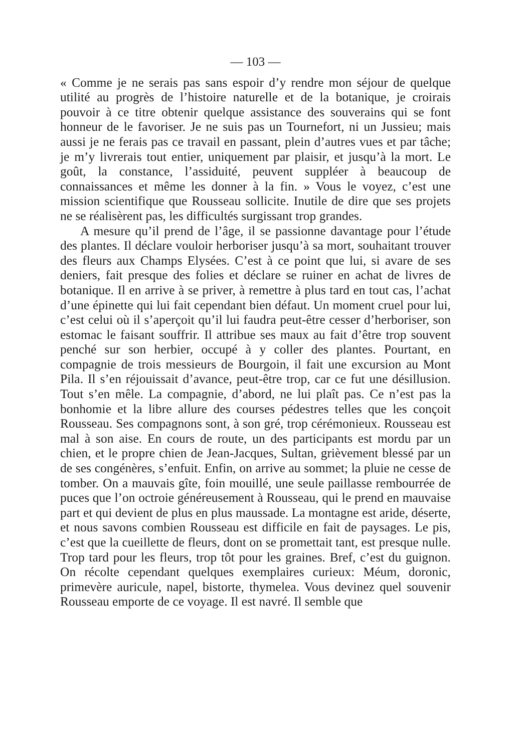— 103 —
« Comme je ne serais pas sans espoir d’y rendre mon séjour de quelque utilité au progrès de l’histoire naturelle et de la botanique, je croirais pouvoir à ce titre obtenir quelque assistance des souverains qui se font honneur de le favoriser. Je ne suis pas un Tournefort, ni un Jussieu; mais aussi je ne ferais pas ce travail en passant, plein d’autres vues et par tâche; je m’y livrerais tout entier, uniquement par plaisir, et jusqu’à la mort. Le goût, la constance, l’assiduité, peuvent suppléer à beaucoup de connaissances et même les donner à la fin. » Vous le voyez, c’est une mission scientifique que Rousseau sollicite. Inutile de dire que ses projets ne se réalisèrent pas, les difficultés surgissant trop grandes.
A mesure qu’il prend de l’âge, il se passionne davantage pour l’étude des plantes. Il déclare vouloir herboriser jusqu’à sa mort, souhaitant trouver des fleurs aux Champs Elysées. C’est à ce point que lui, si avare de ses deniers, fait presque des folies et déclare se ruiner en achat de livres de botanique. Il en arrive à se priver, à remettre à plus tard en tout cas, l’achat d’une épinette qui lui fait cependant bien défaut. Un moment cruel pour lui, c’est celui où il s’aperçoit qu’il lui faudra peut-être cesser d’herboriser, son estomac le faisant souffrir. Il attribue ses maux au fait d’être trop souvent penché sur son herbier, occupé à y coller des plantes. Pourtant, en compagnie de trois messieurs de Bourgoin, il fait une excursion au Mont Pila. Il s’en réjouissait d’avance, peut-être trop, car ce fut une désillusion. Tout s’en mêle. La compagnie, d’abord, ne lui plaît pas. Ce n’est pas la bonhomie et la libre allure des courses pédestres telles que les conçoit Rousseau. Ses compagnons sont, à son gré, trop cérémonieux. Rousseau est mal à son aise. En cours de route, un des participants est mordu par un chien, et le propre chien de Jean-Jacques, Sultan, grièvement blessé par un de ses congénères, s’enfuit. Enfin, on arrive au sommet; la pluie ne cesse de tomber. On a mauvais gîte, foin mouillé, une seule paillasse rembourrée de puces que l’on octroie généreusement à Rousseau, qui le prend en mauvaise part et qui devient de plus en plus maussade. La montagne est aride, déserte, et nous savons combien Rousseau est difficile en fait de paysages. Le pis, c’est que la cueillette de fleurs, dont on se promettait tant, est presque nulle. Trop tard pour les fleurs, trop tôt pour les graines. Bref, c’est du guignon. On récolte cependant quelques exemplaires curieux: Méum, doronic, primevère auricule, napel, bistorte, thymelea. Vous devinez quel souvenir Rousseau emporte de ce voyage. Il est navré. Il semble que